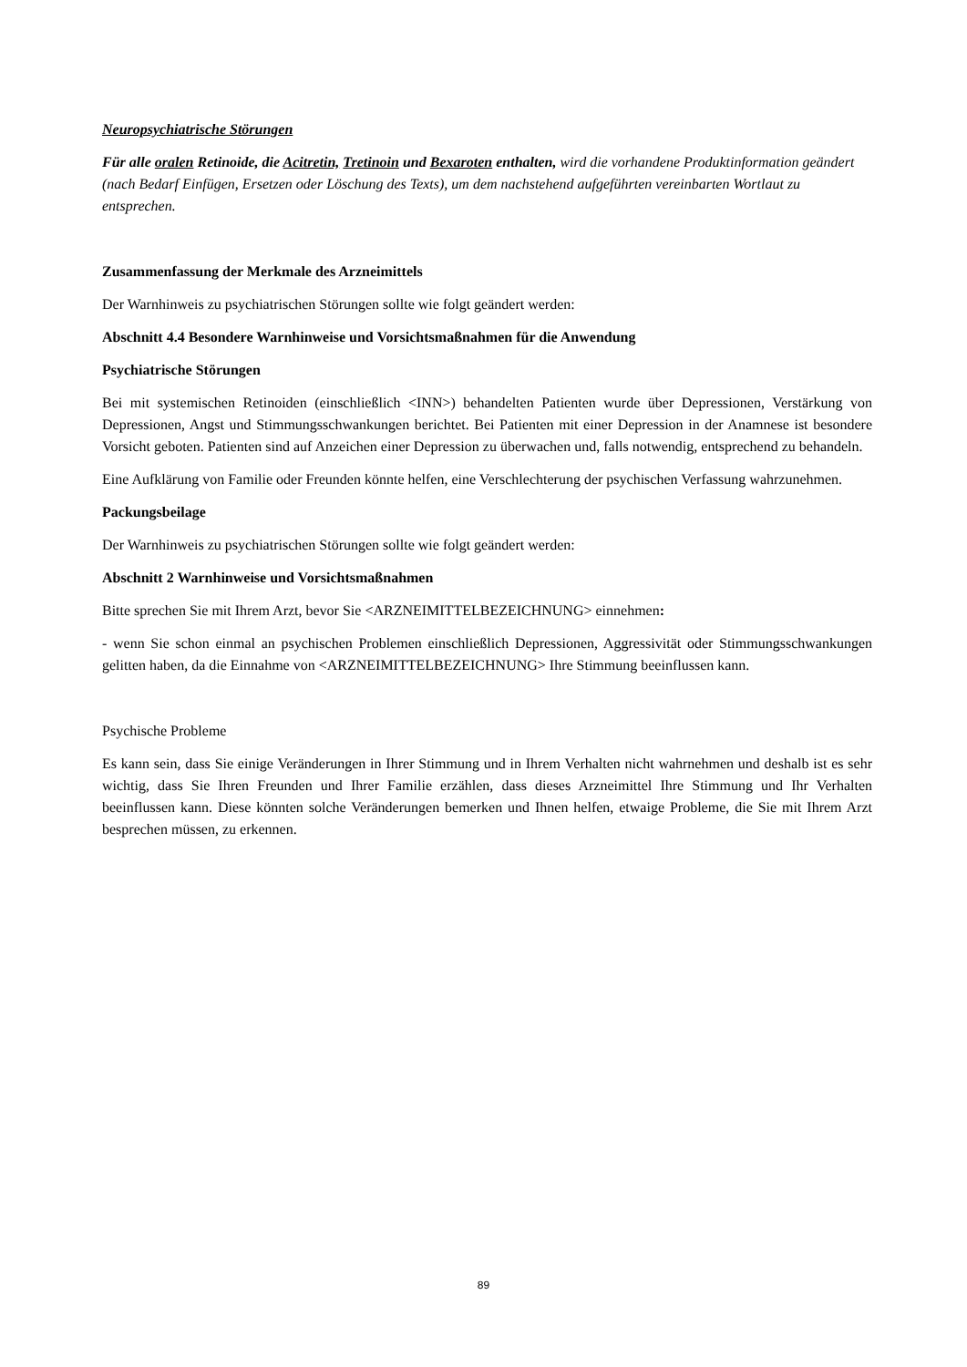Neuropsychiatrische Störungen
Für alle oralen Retinoide, die Acitretin, Tretinoin und Bexaroten enthalten, wird die vorhandene Produktinformation geändert (nach Bedarf Einfügen, Ersetzen oder Löschung des Texts), um dem nachstehend aufgeführten vereinbarten Wortlaut zu entsprechen.
Zusammenfassung der Merkmale des Arzneimittels
Der Warnhinweis zu psychiatrischen Störungen sollte wie folgt geändert werden:
Abschnitt 4.4 Besondere Warnhinweise und Vorsichtsmaßnahmen für die Anwendung
Psychiatrische Störungen
Bei mit systemischen Retinoiden (einschließlich <INN>) behandelten Patienten wurde über Depressionen, Verstärkung von Depressionen, Angst und Stimmungsschwankungen berichtet. Bei Patienten mit einer Depression in der Anamnese ist besondere Vorsicht geboten. Patienten sind auf Anzeichen einer Depression zu überwachen und, falls notwendig, entsprechend zu behandeln.
Eine Aufklärung von Familie oder Freunden könnte helfen, eine Verschlechterung der psychischen Verfassung wahrzunehmen.
Packungsbeilage
Der Warnhinweis zu psychiatrischen Störungen sollte wie folgt geändert werden:
Abschnitt 2 Warnhinweise und Vorsichtsmaßnahmen
Bitte sprechen Sie mit Ihrem Arzt, bevor Sie <ARZNEIMITTELBEZEICHNUNG> einnehmen:
- wenn Sie schon einmal an psychischen Problemen einschließlich Depressionen, Aggressivität oder Stimmungsschwankungen gelitten haben, da die Einnahme von <ARZNEIMITTELBEZEICHNUNG> Ihre Stimmung beeinflussen kann.
Psychische Probleme
Es kann sein, dass Sie einige Veränderungen in Ihrer Stimmung und in Ihrem Verhalten nicht wahrnehmen und deshalb ist es sehr wichtig, dass Sie Ihren Freunden und Ihrer Familie erzählen, dass dieses Arzneimittel Ihre Stimmung und Ihr Verhalten beeinflussen kann. Diese könnten solche Veränderungen bemerken und Ihnen helfen, etwaige Probleme, die Sie mit Ihrem Arzt besprechen müssen, zu erkennen.
89